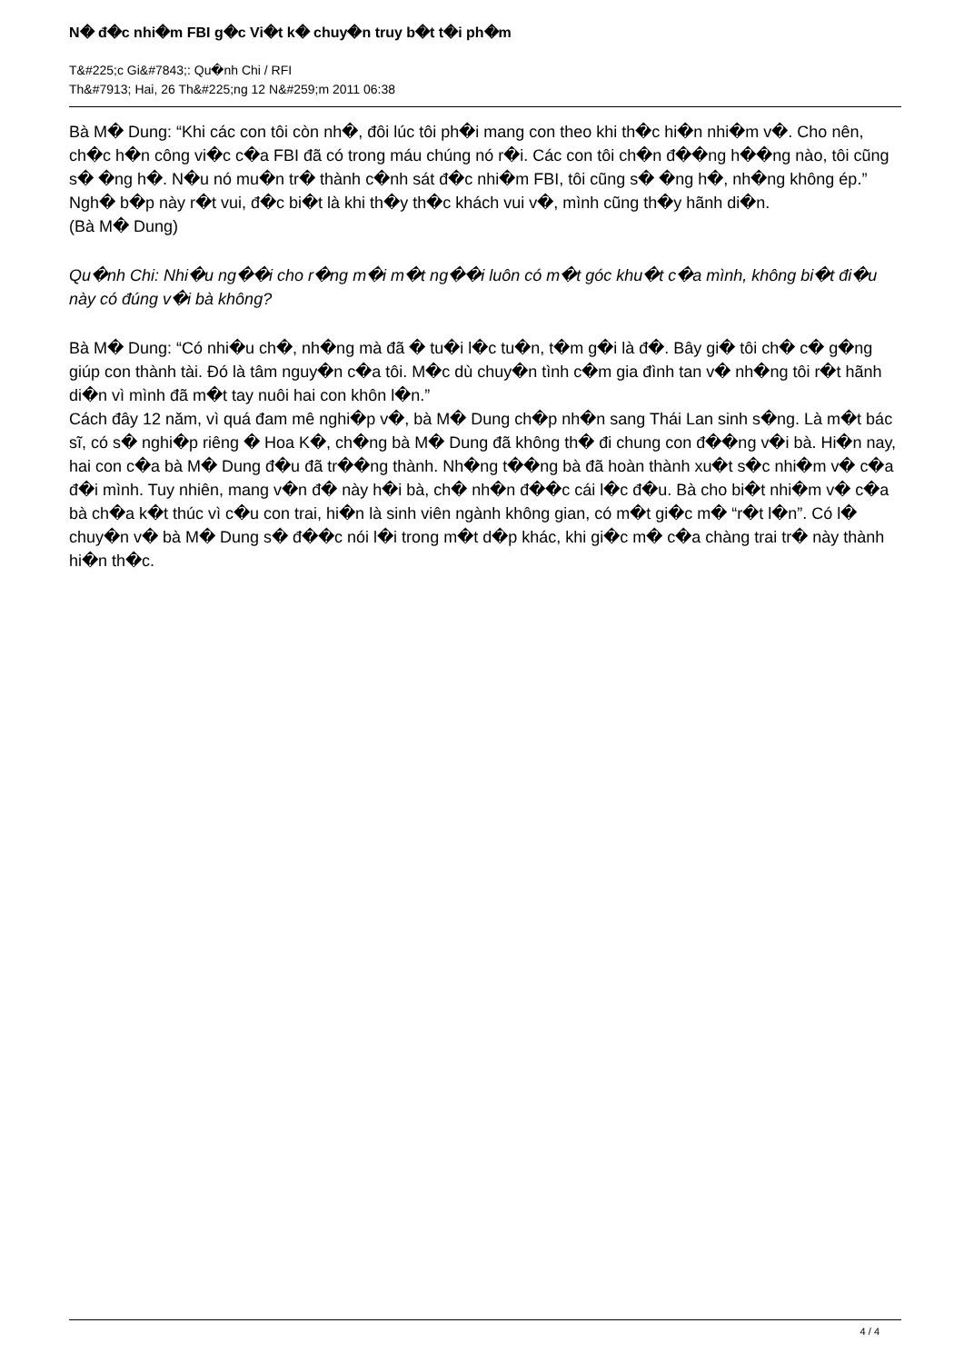N� đ�c nhi�m FBI g�c Vi�t k� chuy�n truy b�t t�i ph�m
T&#225;c Gi&#7843;: Qu�nh Chi / RFI
Th&#7913; Hai, 26 Th&#225;ng 12 N&#259;m 2011 06:38
Bà M� Dung: “Khi các con tôi còn nh�, đôi lúc tôi ph�i mang con theo khi th�c hi�n nhi�m v�. Cho nên, ch�c h�n công vi�c c�a FBI đã có trong máu chúng nó r�i. Các con tôi ch�n đ��ng h��ng nào, tôi cũng s� �ng h�. N�u nó mu�n tr� thành c�nh sát đ�c nhi�m FBI, tôi cũng s� �ng h�, nh�ng không ép.”
Ngh� b�p này r�t vui, đ�c bi�t là khi th�y th�c khách vui v�, mình cũng th�y hãnh di�n.
(Bà M� Dung)
Qu�nh Chi: Nhi�u ng��i cho r�ng m�i m�t ng��i luôn có m�t góc khu�t c�a mình, không bi�t đi�u này có đúng v�i bà không?
Bà M� Dung: “Có nhi�u ch�, nh�ng mà đã � tu�i l�c tu�n, t�m g�i là đ�. Bây gi� tôi ch� c� g�ng giúp con thành tài. Đó là tâm nguy�n c�a tôi. M�c dù chuy�n tình c�m gia đình tan v� nh�ng tôi r�t hãnh di�n vì mình đã m�t tay nuôi hai con khôn l�n.”
Cách đây 12 năm, vì quá đam mê nghi�p v�, bà M� Dung ch�p nh�n sang Thái Lan sinh s�ng. Là m�t bác sĩ, có s� nghi�p riêng � Hoa K�, ch�ng bà M� Dung đã không th� đi chung con đ��ng v�i bà. Hi�n nay, hai con c�a bà M� Dung đ�u đã tr��ng thành. Nh�ng t��ng bà đã hoàn thành xu�t s�c nhi�m v� c�a đ�i mình. Tuy nhiên, mang v�n đ� này h�i bà, ch� nh�n đ��c cái l�c đ�u. Bà cho bi�t nhi�m v� c�a bà ch�a k�t thúc vì c�u con trai, hi�n là sinh viên ngành không gian, có m�t gi�c m� “r�t l�n”. Có l� chuy�n v� bà M� Dung s� đ��c nói l�i trong m�t d�p khác, khi gi�c m� c�a chàng trai tr� này thành hi�n th�c.
4 / 4